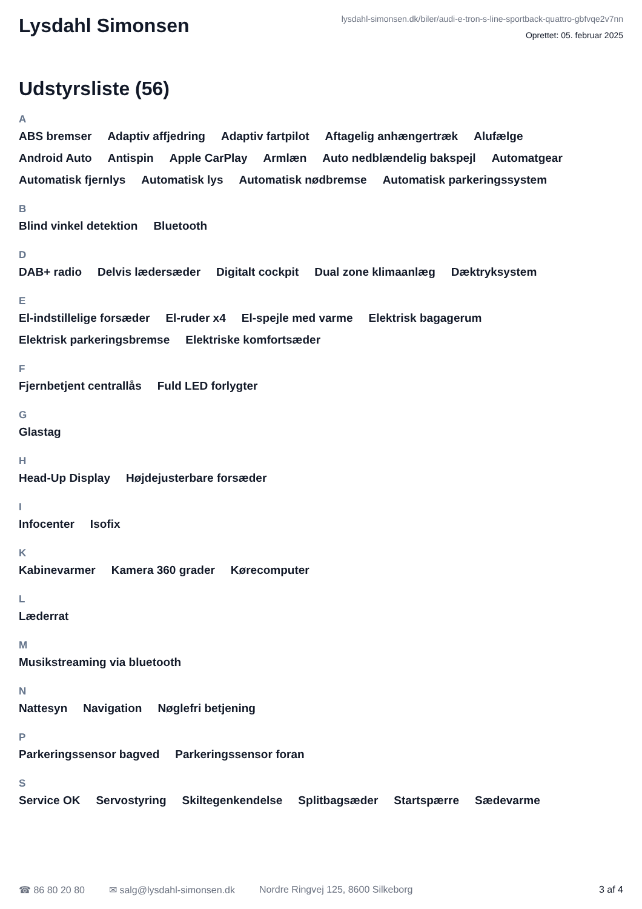Lysdahl Simonsen
lysdahl-simonsen.dk/biler/audi-e-tron-s-line-sportback-quattro-gbfvqe2v7nn
Oprettet: 05. februar 2025
Udstyrsliste (56)
A
ABS bremser Adaptiv affjedring Adaptiv fartpilot Aftagelig anhængertræk Alufælge Android Auto Antispin Apple CarPlay Armlæn Auto nedblændelig bakspejl Automatgear Automatisk fjernlys Automatisk lys Automatisk nødbremse Automatisk parkeringssystem
B
Blind vinkel detektion Bluetooth
D
DAB+ radio Delvis lædersæder Digitalt cockpit Dual zone klimaanlæg Dæktryksystem
E
El-indstillelige forsæder El-ruder x4 El-spejle med varme Elektrisk bagagerum Elektrisk parkeringsbremse Elektriske komfortsæder
F
Fjernbetjent centrallås Fuld LED forlygter
G
Glastag
H
Head-Up Display Højdejusterbare forsæder
I
Infocenter Isofix
K
Kabinevarmer Kamera 360 grader Kørecomputer
L
Læderrat
M
Musikstreaming via bluetooth
N
Nattesyn Navigation Nøglefri betjening
P
Parkeringssensor bagved Parkeringssensor foran
S
Service OK Servostyring Skiltegenkendelse Splitbagsæder Startspærre Sædevarme
☎ 86 80 20 80 ✉ salg@lysdahl-simonsen.dk Nordre Ringvej 125, 8600 Silkeborg 3 af 4